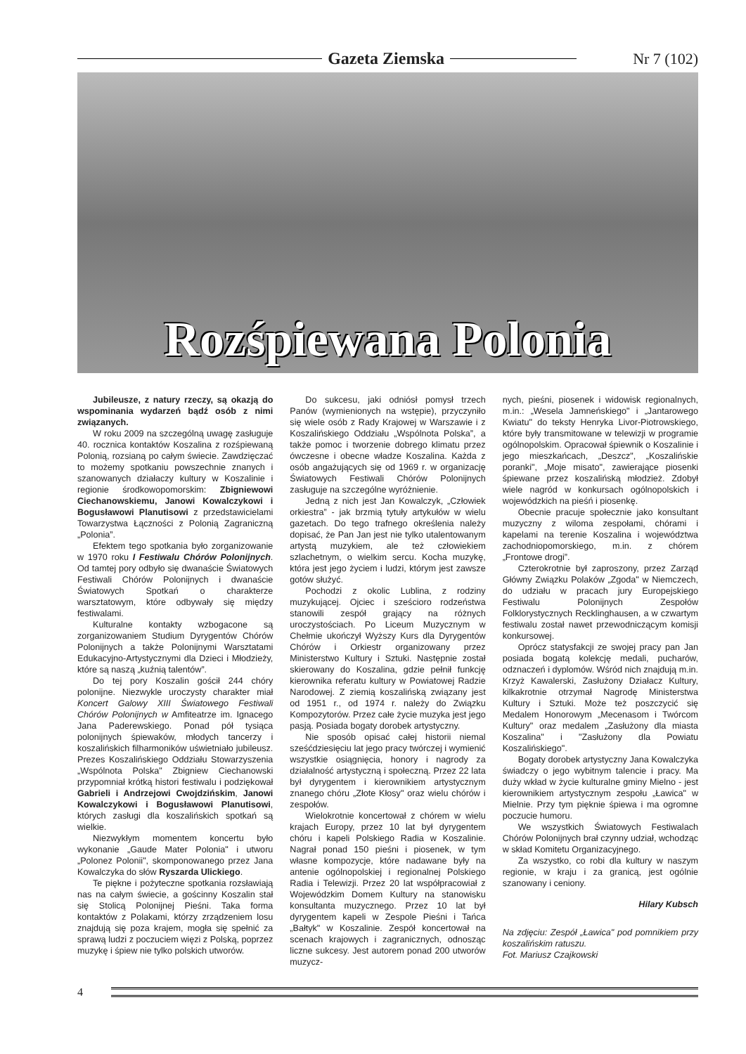Gazeta Ziemska Nr 7 (102)
Rozśpiewana Polonia
Jubileusze, z natury rzeczy, są okazją do wspominania wydarzeń bądź osób z nimi związanych.
W roku 2009 na szczególną uwagę zasługuje 40. rocznica kontaktów Koszalina z rozśpiewaną Polonią, rozsianą po całym świecie. Zawdzięczać to możemy spotkaniu powszechnie znanych i szanowanych działaczy kultury w Koszalinie i regionie środkowopomorskim: Zbigniewowi Ciechanowskiemu, Janowi Kowalczykowi i Bogusławowi Planutisowi z przedstawicielami Towarzystwa Łączności z Polonią Zagraniczną „Polonia”.
Efektem tego spotkania było zorganizowanie w 1970 roku I Festiwalu Chórów Polonijnych. Od tamtej pory odbyło się dwanaście Światowych Festiwali Chórów Polonijnych i dwanaście Światowych Spotkań o charakterze warsztatowym, które odbywały się między festiwalami.
Kulturalne kontakty wzbogacone są zorganizowaniem Studium Dyrygentów Chórów Polonijnych a także Polonijnymi Warsztatami Edukacyjno-Artystycznymi dla Dzieci i Młodzieży, które są naszą „kuźnią talentów”.
Do tej pory Koszalin gościł 244 chóry polonijne. Niezwykle uroczysty charakter miał Koncert Galowy XIII Światowego Festiwali Chórów Polonijnych w Amfiteatrze im. Ignacego Jana Paderewskiego. Ponad pół tysiąca polonijnych śpiewaków, młodych tancerzy i koszalińskich filharmoników uświetniało jubileusz. Prezes Koszalińskiego Oddziału Stowarzyszenia „Wspólnota Polska" Zbigniew Ciechanowski przypomniał krótką histori festiwalu i podziękował Gabrieli i Andrzejowi Cwojdzińskim, Janowi Kowalczykowi i Bogusławowi Planutisowi, których zasługi dla koszalińskich spotkań są wielkie.
Niezwykłym momentem koncertu było wykonanie „Gaude Mater Polonia" i utworu „Polonez Polonii", skomponowanego przez Jana Kowalczyka do słów Ryszarda Ulickiego.
Te piękne i pożyteczne spotkania rozsławiają nas na całym świecie, a gościnny Koszalin stał się Stolicą Polonijnej Pieśni. Taka forma kontaktów z Polakami, którzy zrządzeniem losu znajdują się poza krajem, mogła się spełnić za sprawą ludzi z poczuciem więzi z Polską, poprzez muzykę i śpiew nie tylko polskich utworów.
Do sukcesu, jaki odniósł pomysł trzech Panów (wymienionych na wstępie), przyczyniło się wiele osób z Rady Krajowej w Warszawie i z Koszalińskiego Oddziału „Wspólnota Polska”, a także pomoc i tworzenie dobrego klimatu przez ówczesne i obecne władze Koszalina. Każda z osób angażujących się od 1969 r. w organizację Światowych Festiwali Chórów Polonijnych zasługuje na szczególne wyróżnienie.
Jedną z nich jest Jan Kowalczyk, „Człowiek orkiestra” - jak brzmią tytuły artykułów w wielu gazetach. Do tego trafnego określenia należy dopisać, że Pan Jan jest nie tylko utalentowanym artystą muzykiem, ale też człowiekiem szlachetnym, o wielkim sercu. Kocha muzykę, która jest jego życiem i ludzi, którym jest zawsze gotów służyć.
Pochodzi z okolic Lublina, z rodziny muzykującej. Ojciec i sześcioro rodzeństwa stanowili zespół grający na różnych uroczystościach. Po Liceum Muzycznym w Chełmie ukończył Wyższy Kurs dla Dyrygentów Chórów i Orkiestr organizowany przez Ministerstwo Kultury i Sztuki. Następnie został skierowany do Koszalina, gdzie pełnił funkcję kierownika referatu kultury w Powiatowej Radzie Narodowej. Z ziemią koszalińską związany jest od 1951 r., od 1974 r. należy do Związku Kompozytorów. Przez całe życie muzyka jest jego pasją. Posiada bogaty dorobek artystyczny.
Nie sposób opisać całej historii niemal sześćdziesięciu lat jego pracy twórczej i wymienić wszystkie osiągnięcia, honory i nagrody za działalność artystyczną i społeczną. Przez 22 lata był dyrygentem i kierownikiem artystycznym znanego chóru „Złote Kłosy" oraz wielu chórów i zespołów.
Wielokrotnie koncertował z chórem w wielu krajach Europy, przez 10 lat był dyrygentem chóru i kapeli Polskiego Radia w Koszalinie. Nagrał ponad 150 pieśni i piosenek, w tym własne kompozycje, które nadawane były na antenie ogólnopolskiej i regionalnej Polskiego Radia i Telewizji. Przez 20 lat współpracowiał z Wojewódzkim Domem Kultury na stanowisku konsultanta muzycznego. Przez 10 lat był dyrygentem kapeli w Zespole Pieśni i Tańca „Bałtyk" w Koszalinie. Zespół koncertował na scenach krajowych i zagranicznych, odnosząc liczne sukcesy. Jest autorem ponad 200 utworów muzycz-
nych, pieśni, piosenek i widowisk regionalnych, m.in.: „Wesela Jamneńskiego" i „Jantarowego Kwiatu" do teksty Henryka Livor-Piotrowskiego, które były transmitowane w telewizji w programie ogólnopolskim. Opracował śpiewnik o Koszalinie i jego mieszkańcach, „Deszcz", „Koszalińskie poranki", „Moje misato", zawierające piosenki śpiewane przez koszalińską młodzież. Zdobył wiele nagród w konkursach ogólnopolskich i wojewódzkich na pieśń i piosenkę.
Obecnie pracuje społecznie jako konsultant muzyczny z wiloma zespołami, chórami i kapelami na terenie Koszalina i województwa zachodniopomorskiego, m.in. z chórem „Frontowe drogi”.
Czterokrotnie był zaproszony, przez Zarząd Główny Związku Polaków „Zgoda" w Niemczech, do udziału w pracach jury Europejskiego Festiwalu Polonijnych Zespołów Folklorystycznych Recklinghausen, a w czwartym festiwalu został nawet przewodniczącym komisji konkursowej.
Oprócz statysfakcji ze swojej pracy pan Jan posiada bogatą kolekcję medali, pucharów, odznaczeń i dyplomów. Wśród nich znajdują m.in. Krzyż Kawalerski, Zasłużony Działacz Kultury, kilkakrotnie otrzymał Nagrodę Ministerstwa Kultury i Sztuki. Może też poszczycić się Medalem Honorowym „Mecenasom i Twórcom Kultury" oraz medalem „Zasłużony dla miasta Koszalina" i "Zasłużony dla Powiatu Koszalińskiego".
Bogaty dorobek artystyczny Jana Kowalczyka świadczy o jego wybitnym talencie i pracy. Ma duży wkład w życie kulturalne gminy Mielno - jest kierownikiem artystycznym zespołu „Ławica" w Mielnie. Przy tym pięknie śpiewa i ma ogromne poczucie humoru.
We wszystkich Światowych Festiwalach Chórów Polonijnych brał czynny udział, wchodząc w skład Komitetu Organizacyjnego.
Za wszystko, co robi dla kultury w naszym regionie, w kraju i za granicą, jest ogólnie szanowany i ceniony.
Hilary Kubsch
Na zdjęciu: Zespół „Ławica" pod pomnikiem przy koszalińskim ratuszu.
Fot. Mariusz Czajkowski
4